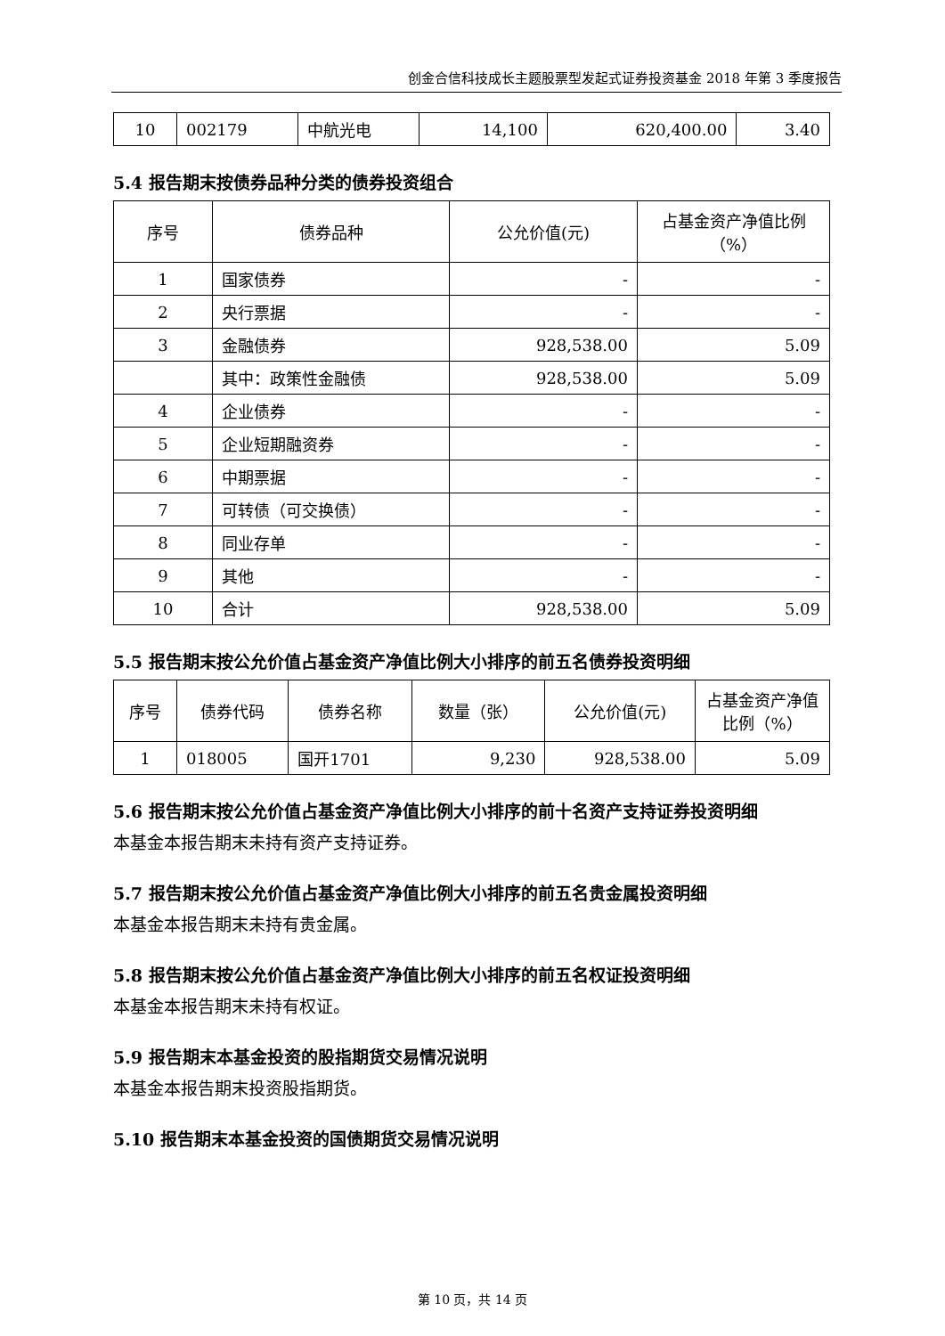创金合信科技成长主题股票型发起式证券投资基金 2018 年第 3 季度报告
| 10 | 002179 | 中航光电 | 14,100 | 620,400.00 | 3.40 |
5.4 报告期末按债券品种分类的债券投资组合
| 序号 | 债券品种 | 公允价值(元) | 占基金资产净值比例（%） |
| --- | --- | --- | --- |
| 1 | 国家债券 | - | - |
| 2 | 央行票据 | - | - |
| 3 | 金融债券 | 928,538.00 | 5.09 |
| | 其中：政策性金融债 | 928,538.00 | 5.09 |
| 4 | 企业债券 | - | - |
| 5 | 企业短期融资券 | - | - |
| 6 | 中期票据 | - | - |
| 7 | 可转债（可交换债） | - | - |
| 8 | 同业存单 | - | - |
| 9 | 其他 | - | - |
| 10 | 合计 | 928,538.00 | 5.09 |
5.5 报告期末按公允价值占基金资产净值比例大小排序的前五名债券投资明细
| 序号 | 债券代码 | 债券名称 | 数量（张） | 公允价值(元) | 占基金资产净值比例（%） |
| --- | --- | --- | --- | --- | --- |
| 1 | 018005 | 国开1701 | 9,230 | 928,538.00 | 5.09 |
5.6 报告期末按公允价值占基金资产净值比例大小排序的前十名资产支持证券投资明细
本基金本报告期末未持有资产支持证券。
5.7 报告期末按公允价值占基金资产净值比例大小排序的前五名贵金属投资明细
本基金本报告期末未持有贵金属。
5.8 报告期末按公允价值占基金资产净值比例大小排序的前五名权证投资明细
本基金本报告期末未持有权证。
5.9 报告期末本基金投资的股指期货交易情况说明
本基金本报告期末投资股指期货。
5.10 报告期末本基金投资的国债期货交易情况说明
第 10 页，共 14 页